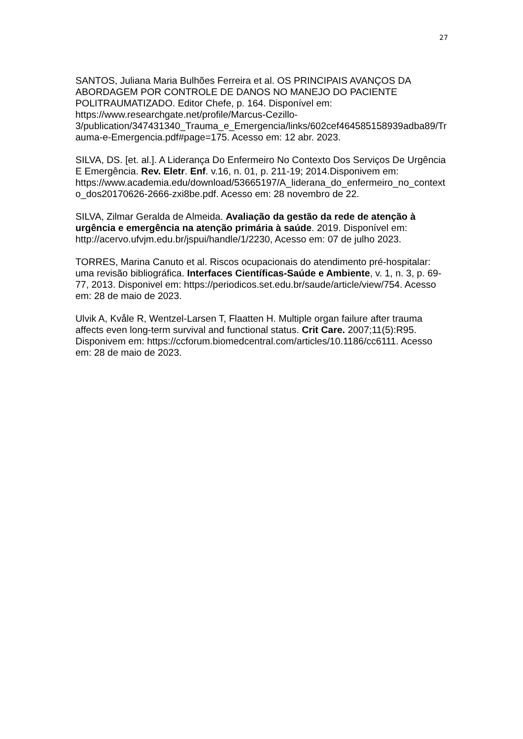27
SANTOS, Juliana Maria Bulhões Ferreira et al. OS PRINCIPAIS AVANÇOS DA ABORDAGEM POR CONTROLE DE DANOS NO MANEJO DO PACIENTE POLITRAUMATIZADO. Editor Chefe, p. 164. Disponível em: https://www.researchgate.net/profile/Marcus-Cezillo-3/publication/347431340_Trauma_e_Emergencia/links/602cef464585158939adba89/Trauma-e-Emergencia.pdf#page=175. Acesso em: 12 abr. 2023.
SILVA, DS. [et. al.]. A Liderança Do Enfermeiro No Contexto Dos Serviços De Urgência E Emergência. Rev. Eletr. Enf. v.16, n. 01, p. 211-19; 2014.Disponivem em: https://www.academia.edu/download/53665197/A_liderana_do_enfermeiro_no_contexto_dos20170626-2666-zxi8be.pdf. Acesso em: 28 novembro de 22.
SILVA, Zilmar Geralda de Almeida. Avaliação da gestão da rede de atenção à urgência e emergência na atenção primária à saúde. 2019. Disponível em: http://acervo.ufvjm.edu.br/jspui/handle/1/2230, Acesso em: 07 de julho 2023.
TORRES, Marina Canuto et al. Riscos ocupacionais do atendimento pré-hospitalar: uma revisão bibliográfica. Interfaces Científicas-Saúde e Ambiente, v. 1, n. 3, p. 69-77, 2013. Disponivel em: https://periodicos.set.edu.br/saude/article/view/754. Acesso em: 28 de maio de 2023.
Ulvik A, Kvåle R, Wentzel-Larsen T, Flaatten H. Multiple organ failure after trauma affects even long-term survival and functional status. Crit Care. 2007;11(5):R95. Disponivem em: https://ccforum.biomedcentral.com/articles/10.1186/cc6111. Acesso em: 28 de maio de 2023.